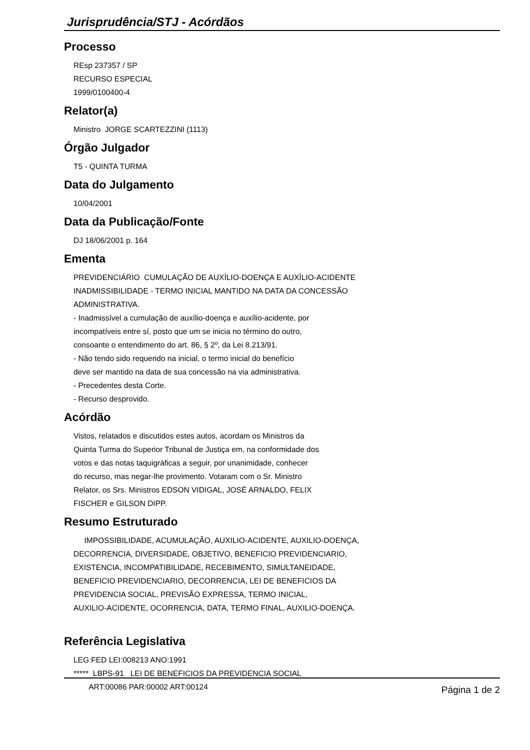Jurisprudência/STJ - Acórdãos
Processo
REsp 237357 / SP
RECURSO ESPECIAL
1999/0100400-4
Relator(a)
Ministro JORGE SCARTEZZINI (1113)
Órgão Julgador
T5 - QUINTA TURMA
Data do Julgamento
10/04/2001
Data da Publicação/Fonte
DJ 18/06/2001 p. 164
Ementa
PREVIDENCIÁRIO CUMULAÇÃO DE AUXÍLIO-DOENÇA E AUXÍLIO-ACIDENTE
INADMISSIBILIDADE - TERMO INICIAL MANTIDO NA DATA DA CONCESSÃO
ADMINISTRATIVA.
- Inadmissível a cumulação de auxílio-doença e auxílio-acidente, por
incompatíveis entre sí, posto que um se inicia no término do outro,
consoante o entendimento do art. 86, § 2º, da Lei 8.213/91.
- Não tendo sido requerido na inicial, o termo inicial do benefício
deve ser mantido na data de sua concessão na via administrativa.
- Precedentes desta Corte.
- Recurso desprovido.
Acórdão
Vistos, relatados e discutidos estes autos, acordam os Ministros da
Quinta Turma do Superior Tribunal de Justiça em, na conformidade dos
votos e das notas taquigráficas a seguir, por unanimidade, conhecer
do recurso, mas negar-lhe provimento. Votaram com o Sr. Ministro
Relator, os Srs. Ministros EDSON VIDIGAL, JOSÉ ARNALDO, FELIX
FISCHER e GILSON DIPP.
Resumo Estruturado
IMPOSSIBILIDADE, ACUMULAÇÃO, AUXILIO-ACIDENTE, AUXILIO-DOENÇA,
DECORRENCIA, DIVERSIDADE, OBJETIVO, BENEFICIO PREVIDENCIARIO,
EXISTENCIA, INCOMPATIBILIDADE, RECEBIMENTO, SIMULTANEIDADE,
BENEFICIO PREVIDENCIARIO, DECORRENCIA, LEI DE BENEFICIOS DA
PREVIDENCIA SOCIAL, PREVISÃO EXPRESSA, TERMO INICIAL,
AUXILIO-ACIDENTE, OCORRENCIA, DATA, TERMO FINAL, AUXILIO-DOENÇA.
Referência Legislativa
LEG:FED LEI:008213 ANO:1991
***** LBPS-91 LEI DE BENEFICIOS DA PREVIDENCIA SOCIAL
ART:00086 PAR:00002 ART:00124
Página 1 de 2